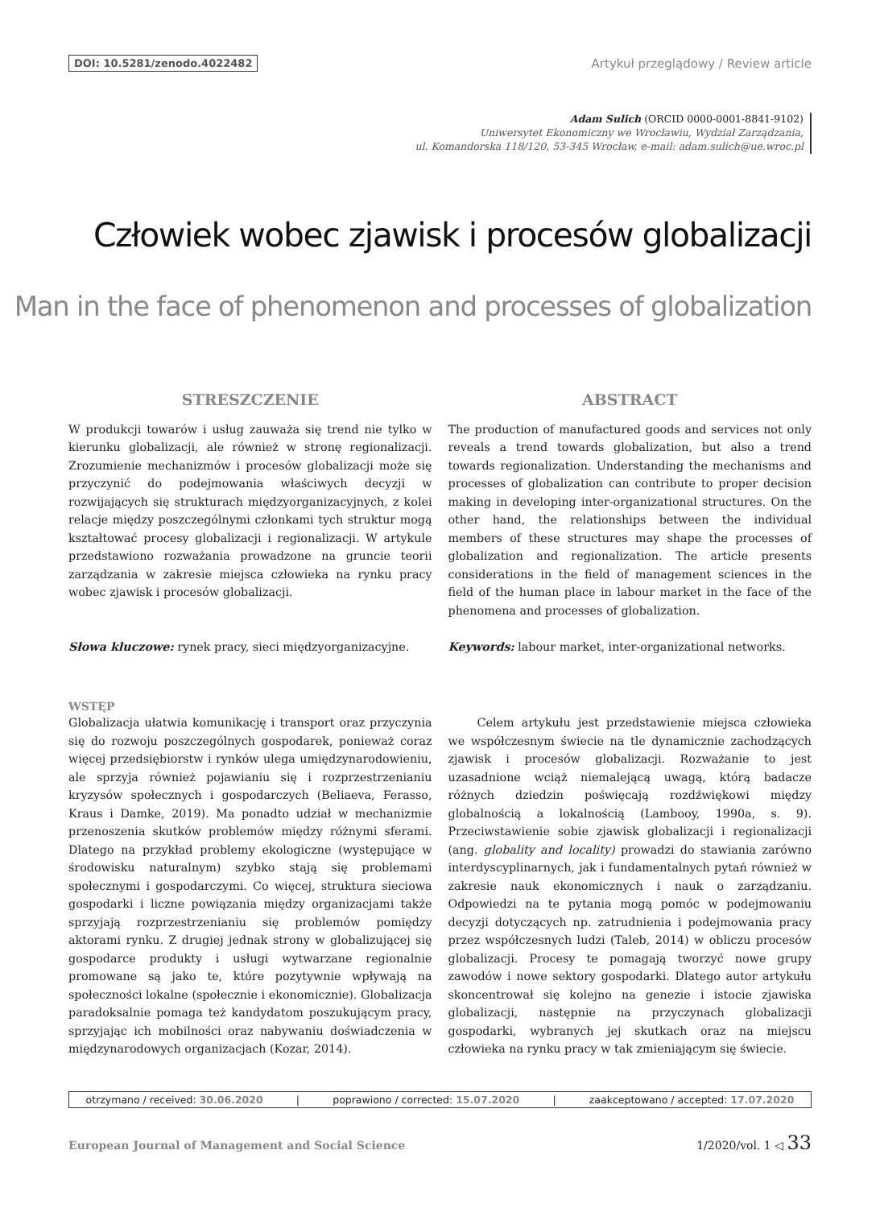DOI: 10.5281/zenodo.4022482 Artykuł przeglądowy / Review article
Adam Sulich (ORCID 0000-0001-8841-9102)
Uniwersytet Ekonomiczny we Wrocławiu, Wydział Zarządzania,
ul. Komandorska 118/120, 53-345 Wrocław, e-mail: adam.sulich@ue.wroc.pl
Człowiek wobec zjawisk i procesów globalizacji
Man in the face of phenomenon and processes of globalization
STRESZCZENIE
W produkcji towarów i usług zauważa się trend nie tylko w kierunku globalizacji, ale również w stronę regionalizacji. Zrozumienie mechanizmów i procesów globalizacji może się przyczynić do podejmowania właściwych decyzji w rozwijających się strukturach międzyorganizacyjnych, z kolei relacje między poszczególnymi członkami tych struktur mogą kształtować procesy globalizacji i regionalizacji. W artykule przedstawiono rozważania prowadzone na gruncie teorii zarządzania w zakresie miejsca człowieka na rynku pracy wobec zjawisk i procesów globalizacji.
Słowa kluczowe: rynek pracy, sieci międzyorganizacyjne.
ABSTRACT
The production of manufactured goods and services not only reveals a trend towards globalization, but also a trend towards regionalization. Understanding the mechanisms and processes of globalization can contribute to proper decision making in developing inter-organizational structures. On the other hand, the relationships between the individual members of these structures may shape the processes of globalization and regionalization. The article presents considerations in the field of management sciences in the field of the human place in labour market in the face of the phenomena and processes of globalization.
Keywords: labour market, inter-organizational networks.
WSTĘP
Globalizacja ułatwia komunikację i transport oraz przyczynia się do rozwoju poszczególnych gospodarek, ponieważ coraz więcej przedsiębiorstw i rynków ulega umiędzynarodowieniu, ale sprzyja również pojawianiu się i rozprzestrzenianiu kryzysów społecznych i gospodarczych (Beliaeva, Ferasso, Kraus i Damke, 2019). Ma ponadto udział w mechanizmie przenoszenia skutków problemów między różnymi sferami. Dlatego na przykład problemy ekologiczne (występujące w środowisku naturalnym) szybko stają się problemami społecznymi i gospodarczymi. Co więcej, struktura sieciowa gospodarki i liczne powiązania między organizacjami także sprzyjają rozprzestrzenianiu się problemów pomiędzy aktorami rynku. Z drugiej jednak strony w globalizującej się gospodarce produkty i usługi wytwarzane regionalnie promowane są jako te, które pozytywnie wpływają na społeczności lokalne (społecznie i ekonomicznie). Globalizacja paradoksalnie pomaga też kandydatom poszukującym pracy, sprzyjając ich mobilności oraz nabywaniu doświadczenia w międzynarodowych organizacjach (Kozar, 2014).
Celem artykułu jest przedstawienie miejsca człowieka we współczesnym świecie na tle dynamicznie zachodzących zjawisk i procesów globalizacji. Rozważanie to jest uzasadnione wciąż niemalejącą uwagą, którą badacze różnych dziedzin poświęcają rozdźwiękowi między globalnością a lokalnością (Lambooy, 1990a, s. 9). Przeciwstawienie sobie zjawisk globalizacji i regionalizacji (ang. globality and locality) prowadzi do stawiania zarówno interdyscyplinarnych, jak i fundamentalnych pytań również w zakresie nauk ekonomicznych i nauk o zarządzaniu. Odpowiedzi na te pytania mogą pomóc w podejmowaniu decyzji dotyczących np. zatrudnienia i podejmowania pracy przez współczesnych ludzi (Taleb, 2014) w obliczu procesów globalizacji. Procesy te pomagają tworzyć nowe grupy zawodów i nowe sektory gospodarki. Dlatego autor artykułu skoncentrował się kolejno na genezie i istocie zjawiska globalizacji, następnie na przyczynach globalizacji gospodarki, wybranych jej skutkach oraz na miejscu człowieka na rynku pracy w tak zmieniającym się świecie.
otrzymano / received: 30.06.2020 | poprawiono / corrected: 15.07.2020 | zaakceptowano / accepted: 17.07.2020
European Journal of Management and Social Science 1/2020/vol. 1 ◁ 33